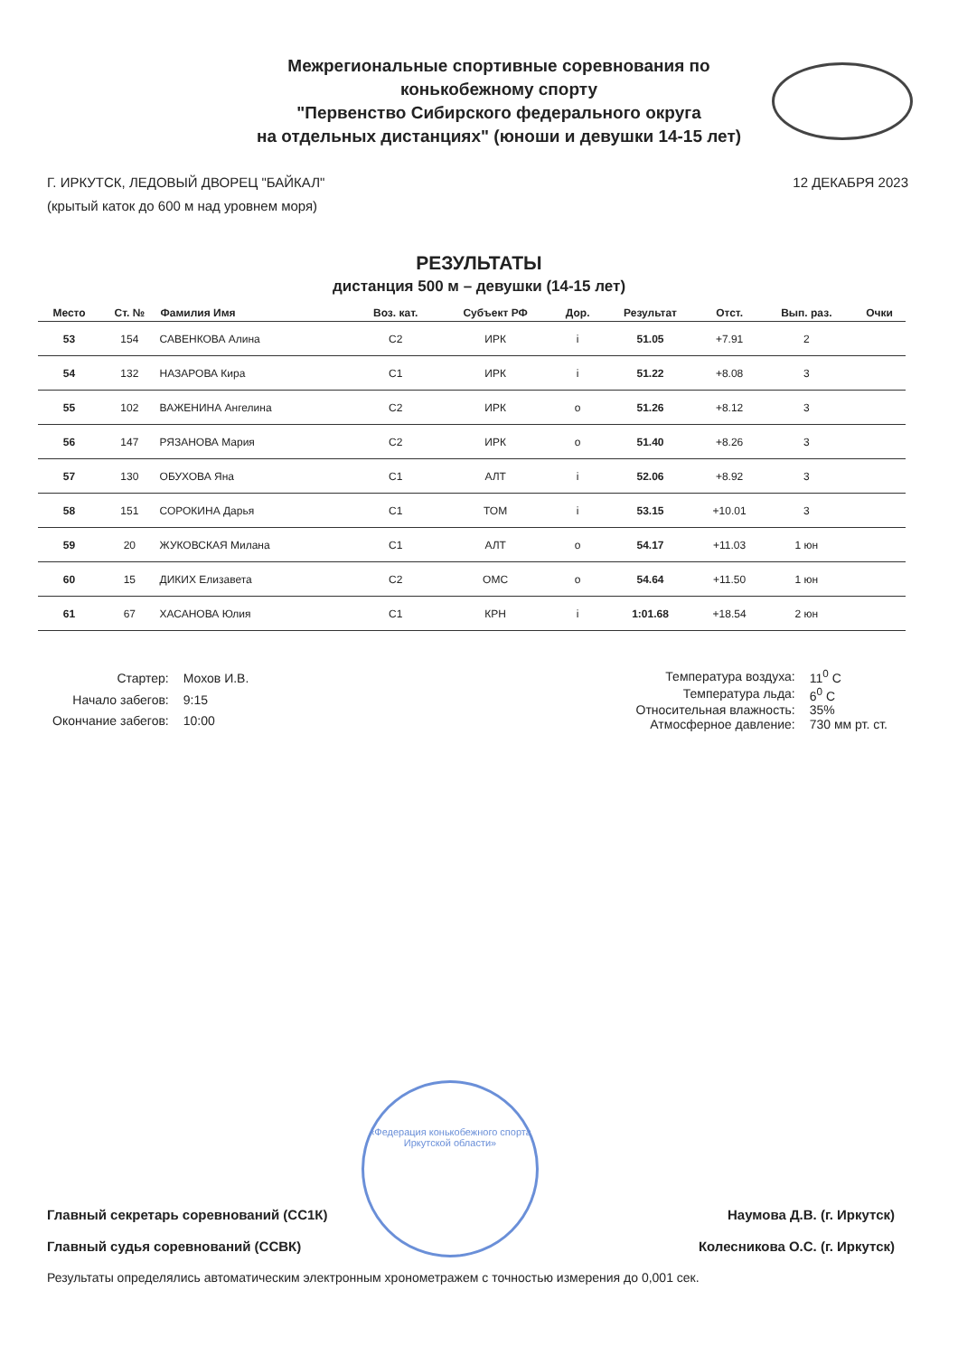Межрегиональные спортивные соревнования по
конькобежному спорту
"Первенство Сибирского федерального округа
на отдельных дистанциях" (юноши и девушки 14-15 лет)
Г. ИРКУТСК, ЛЕДОВЫЙ ДВОРЕЦ "БАЙКАЛ"
(крытый каток до 600 м над уровнем моря)
12 ДЕКАБРЯ 2023
РЕЗУЛЬТАТЫ
дистанция 500 м – девушки (14-15 лет)
| Место | Ст. № | Фамилия Имя | Воз. кат. | Субъект РФ | Дор. | Результат | Отст. | Вып. раз. | Очки |
| --- | --- | --- | --- | --- | --- | --- | --- | --- | --- |
| 53 | 154 | САВЕНКОВА Алина | C2 | ИРК | i | 51.05 | +7.91 | 2 | |
| 54 | 132 | НАЗАРОВА Кира | C1 | ИРК | i | 51.22 | +8.08 | 3 | |
| 55 | 102 | ВАЖЕНИНА Ангелина | C2 | ИРК | o | 51.26 | +8.12 | 3 | |
| 56 | 147 | РЯЗАНОВА Мария | C2 | ИРК | o | 51.40 | +8.26 | 3 | |
| 57 | 130 | ОБУХОВА Яна | C1 | АЛТ | i | 52.06 | +8.92 | 3 | |
| 58 | 151 | СОРОКИНА Дарья | C1 | ТОМ | i | 53.15 | +10.01 | 3 | |
| 59 | 20 | ЖУКОВСКАЯ Милана | C1 | АЛТ | o | 54.17 | +11.03 | 1 юн | |
| 60 | 15 | ДИКИХ Елизавета | C2 | ОМС | o | 54.64 | +11.50 | 1 юн | |
| 61 | 67 | ХАСАНОВА Юлия | C1 | КРН | i | 1:01.68 | +18.54 | 2 юн | |
| Стартер: | Мохов И.В. |
| Начало забегов: | 9:15 |
| Окончание забегов: | 10:00 |
| Температура воздуха: | 11<sup>0</sup> C |
| Температура льда: | 6<sup>0</sup> C |
| Относительная влажность: | 35% |
| Атмосферное давление: | 730 мм рт. ст. |
«Федерация конькобежного спорта Иркутской области»
Главный секретарь соревнований (СС1К) Наумова Д.В. (г. Иркутск)
Главный судья соревнований (ССВК) Колесникова О.С. (г. Иркутск)
Результаты определялись автоматическим электронным хронометражем с точностью измерения до 0,001 сек.